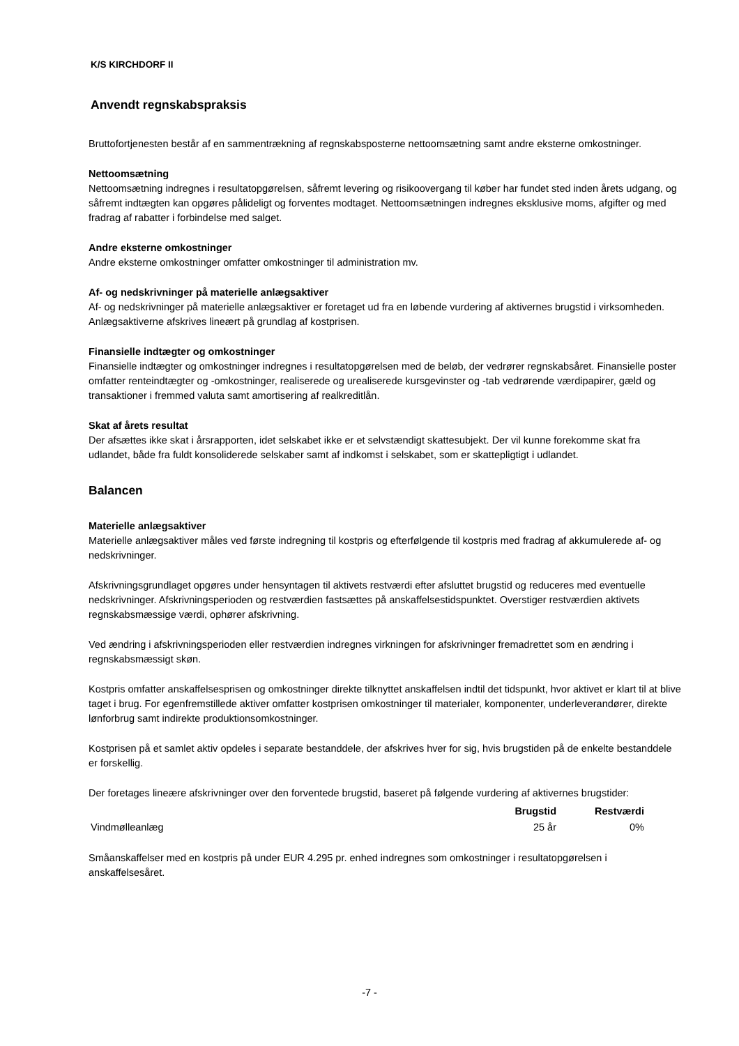K/S KIRCHDORF II
Anvendt regnskabspraksis
Bruttofortjenesten består af en sammentrækning af regnskabsposterne nettoomsætning samt andre eksterne omkostninger.
Nettoomsætning
Nettoomsætning indregnes i resultatopgørelsen, såfremt levering og risikoovergang til køber har fundet sted inden årets udgang, og såfremt indtægten kan opgøres pålideligt og forventes modtaget. Nettoomsætningen indregnes eksklusive moms, afgifter og med fradrag af rabatter i forbindelse med salget.
Andre eksterne omkostninger
Andre eksterne omkostninger omfatter omkostninger til administration mv.
Af- og nedskrivninger på materielle anlægsaktiver
Af- og nedskrivninger på materielle anlægsaktiver er foretaget ud fra en løbende vurdering af aktivernes brugstid i virksomheden. Anlægsaktiverne afskrives lineært på grundlag af kostprisen.
Finansielle indtægter og omkostninger
Finansielle indtægter og omkostninger indregnes i resultatopgørelsen med de beløb, der vedrører regnskabsåret. Finansielle poster omfatter renteindtægter og -omkostninger, realiserede og urealiserede kursgevinster og -tab vedrørende værdipapirer, gæld og transaktioner i fremmed valuta samt amortisering af realkreditlån.
Skat af årets resultat
Der afsættes ikke skat i årsrapporten, idet selskabet ikke er et selvstændigt skattesubjekt. Der vil kunne forekomme skat fra udlandet, både fra fuldt konsoliderede selskaber samt af indkomst i selskabet, som er skattepligtigt i udlandet.
Balancen
Materielle anlægsaktiver
Materielle anlægsaktiver måles ved første indregning til kostpris og efterfølgende til kostpris med fradrag af akkumulerede af- og nedskrivninger.
Afskrivningsgrundlaget opgøres under hensyntagen til aktivets restværdi efter afsluttet brugstid og reduceres med eventuelle nedskrivninger. Afskrivningsperioden og restværdien fastsættes på anskaffelsestidspunktet. Overstiger restværdien aktivets regnskabsmæssige værdi, ophører afskrivning.
Ved ændring i afskrivningsperioden eller restværdien indregnes virkningen for afskrivninger fremadrettet som en ændring i regnskabsmæssigt skøn.
Kostpris omfatter anskaffelsesprisen og omkostninger direkte tilknyttet anskaffelsen indtil det tidspunkt, hvor aktivet er klart til at blive taget i brug. For egenfremstillede aktiver omfatter kostprisen omkostninger til materialer, komponenter, underleverandører, direkte lønforbrug samt indirekte produktionsomkostninger.
Kostprisen på et samlet aktiv opdeles i separate bestanddele, der afskrives hver for sig, hvis brugstiden på de enkelte bestanddele er forskellig.
Der foretages lineære afskrivninger over den forventede brugstid, baseret på følgende vurdering af aktivernes brugstider:
| | Brugstid | Restværdi |
| --- | --- | --- |
| Vindmølleanlæg | 25 år | 0% |
Småanskaffelser med en kostpris på under EUR 4.295 pr. enhed indregnes som omkostninger i resultatopgørelsen i anskaffelsesåret.
-7 -